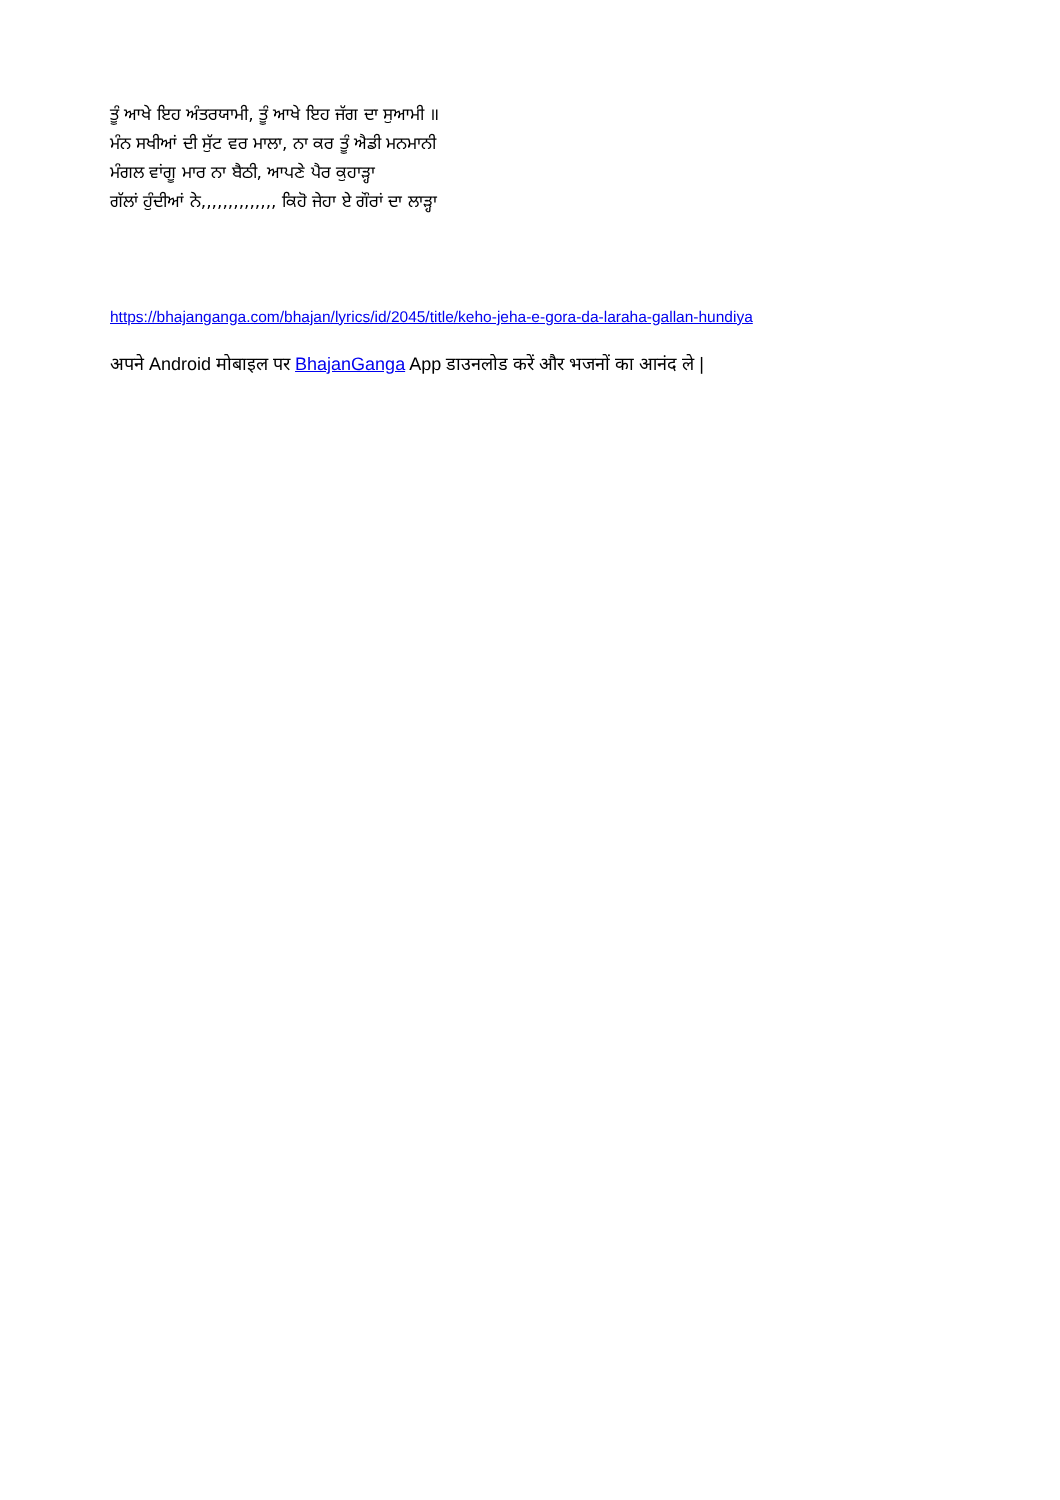ਤੂੰ ਆਖੇ ਇਹ ਅੰਤਰਯਾਮੀ, ਤੂੰ ਆਖੇ ਇਹ ਜੱਗ ਦਾ ਸੁਆਮੀ ॥
ਮੰਨ ਸਖੀਆਂ ਦੀ ਸੁੱਟ ਵਰ ਮਾਲਾ, ਨਾ ਕਰ ਤੂੰ ਐਡੀ ਮਨਮਾਨੀ
ਮੰਗਲ ਵਾਂਗੂ ਮਾਰ ਨਾ ਬੈਠੀ, ਆਪਣੇ ਪੈਰ ਕੁਹਾੜ੍ਹਾ
ਗੱਲਾਂ ਹੁੰਦੀਆਂ ਨੇ,,,,,,,,,,,,,, ਕਿਹੋ ਜੇਹਾ ਏ ਗੌਰਾਂ ਦਾ ਲਾੜ੍ਹਾ
https://bhajanganga.com/bhajan/lyrics/id/2045/title/keho-jeha-e-gora-da-laraha-gallan-hundiya
अपने Android मोबाइल पर BhajanGanga App डाउनलोड करें और भजनों का आनंद ले |